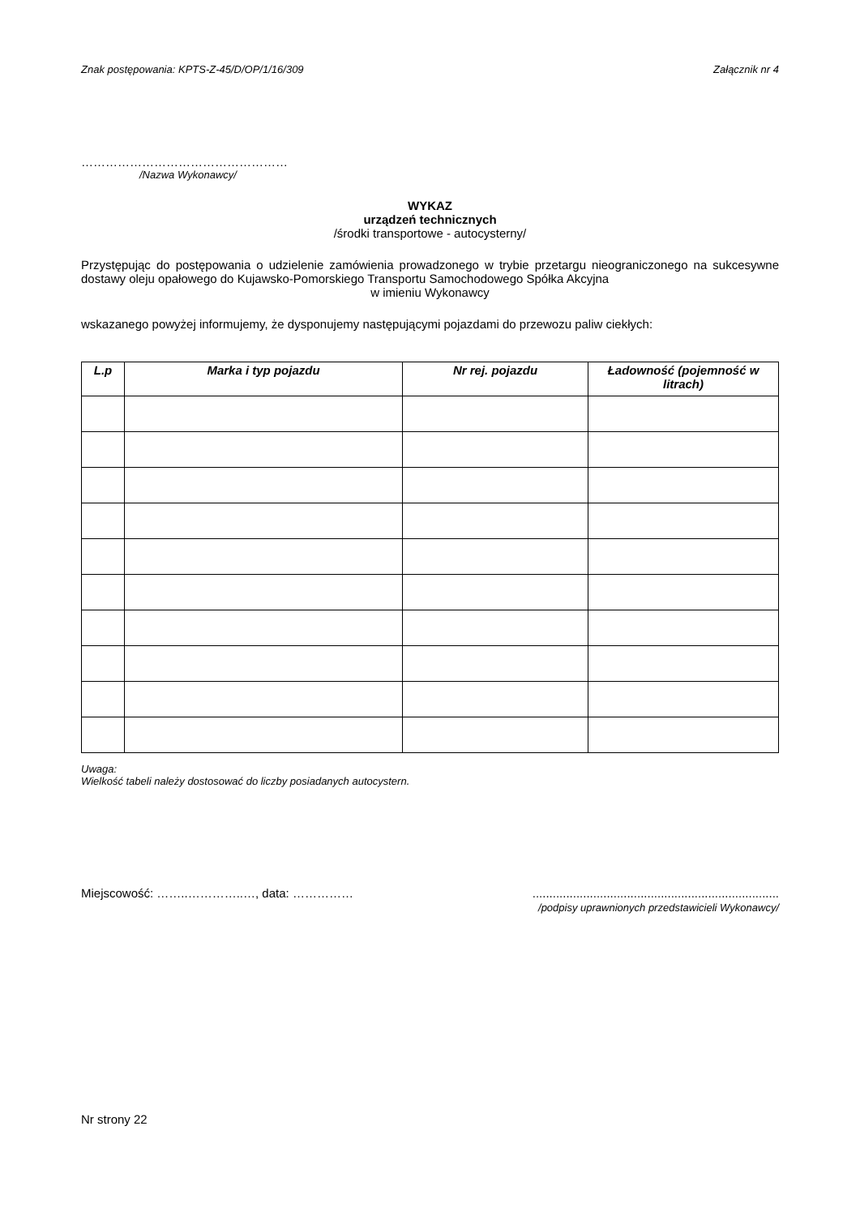Znak postępowania: KPTS-Z-45/D/OP/1/16/309 Załącznik nr 4
……………………………………………
/Nazwa Wykonawcy/
WYKAZ
urządzeń technicznych
/środki transportowe - autocysterny/
Przystępując do postępowania o udzielenie zamówienia prowadzonego w trybie przetargu nieograniczonego na sukcesywne dostawy oleju opałowego do Kujawsko-Pomorskiego Transportu Samochodowego Spółka Akcyjna
w imieniu Wykonawcy
wskazanego powyżej informujemy, że dysponujemy następującymi pojazdami do przewozu paliw ciekłych:
| L.p | Marka i typ pojazdu | Nr rej. pojazdu | Ładowność (pojemność w litrach) |
| --- | --- | --- | --- |
Uwaga:
Wielkość tabeli należy dostosować do liczby posiadanych autocystern.
Miejscowość: ……..…………..…, data: …………… .........................................................................
/podpisy uprawnionych przedstawicieli Wykonawcy/
Nr strony 22